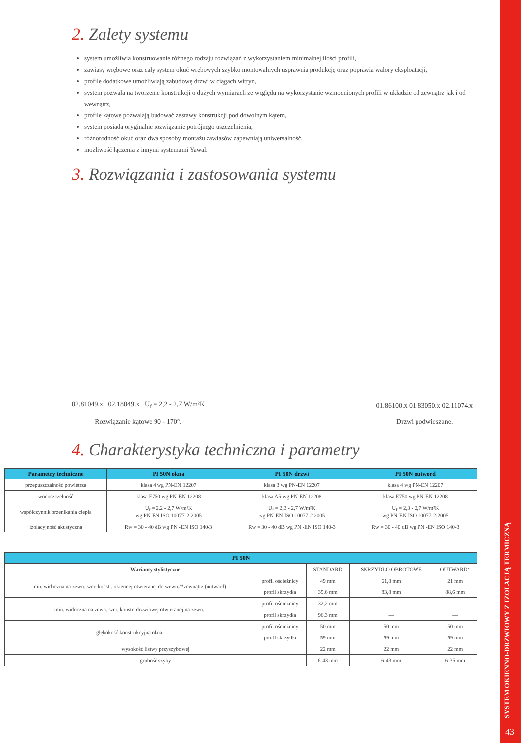SYSTEM OKIENNO-DRZWIOWY Z IZOLACJĄ TERMICZNĄ
2. Zalety systemu
system umożliwia konstruowanie różnego rodzaju rozwiązań z wykorzystaniem minimalnej ilości profili,
zawiasy wrębowe oraz cały system okuć wrębowych szybko montowalnych usprawnia produkcję oraz poprawia walory eksploatacji,
profile dodatkowe umożliwiają zabudowę drzwi w ciągach witryn,
system pozwala na tworzenie konstrukcji o dużych wymiarach ze względu na wykorzystanie wzmocnionych profili w układzie od zewnątrz jak i od wewnątrz,
profile kątowe pozwalają budować zestawy konstrukcji pod dowolnym kątem,
system posiada oryginalne rozwiązanie potrójnego uszczelnienia,
różnorodność okuć oraz dwa sposoby montażu zawiasów zapewniają uniwersalność,
możliwość łączenia z innymi systemami Yawal.
3. Rozwiązania i zastosowania systemu
02.81049.x 02.18049.x U<sub>f</sub> = 2,2 - 2,7 W/m²K
Rozwiązanie kątowe 90 - 170°.
01.86100.x 01.83050.x 02.11074.x
Drzwi podwieszane.
4. Charakterystyka techniczna i parametry
| Parametry techniczne | PI 50N okna | PI 50N drzwi | PI 50N outword |
| --- | --- | --- | --- |
| przepuszczalność powietrza | klasa 4 wg PN-EN 12207 | klasa 3 wg PN-EN 12207 | klasa 4 wg PN-EN 12207 |
| wodoszczelność | klasa E750 wg PN-EN 12208 | klasa A5 wg PN-EN 12208 | klasa E750 wg PN-EN 12208 |
| współczynnik przenikania ciepła | U<sub>f</sub> = 2,2 - 2,7 W/m²K wg PN-EN ISO 10077-2:2005 | U<sub>f</sub> = 2,3 - 2,7 W/m²K wg PN-EN ISO 10077-2:2005 | U<sub>f</sub> = 2,3 - 2,7 W/m²K wg PN-EN ISO 10077-2:2005 |
| izolacyjność akustyczna | Rw = 30 - 40 dB wg PN -EN ISO 140-3 | Rw = 30 - 40 dB wg PN -EN ISO 140-3 | Rw = 30 - 40 dB wg PN -EN ISO 140-3 |
| PI 50N | | | | |
| --- | --- | --- | --- | --- |
| Warianty stylistyczne | | STANDARD | SKRZYDŁO OBROTOWE | OUTWARD* |
| min. widoczna na zewn. szer. konstr. okiennej otwieranej do wewn./*zewnątrz (outward) | profil ościeżnicy | 49 mm | 61,8 mm | 21 mm |
| | profil skrzydła | 35,6 mm | 83,8 mm | 88,6 mm |
| min. widoczna na zewn. szer. konstr. drzwiowej otwieranej na zewn. | profil ościeżnicy | 32,2 mm | — | — |
| | profil skrzydła | 96,3 mm | — | — |
| głębokość konstrukcyjna okna | profil ościeżnicy | 50 mm | 50 mm | 50 mm |
| | profil skrzydła | 59 mm | 59 mm | 59 mm |
| wysokość listwy przyszybowej | | 22 mm | 22 mm | 22 mm |
| grubość szyby | | 6-43 mm | 6-43 mm | 6-35 mm |
43